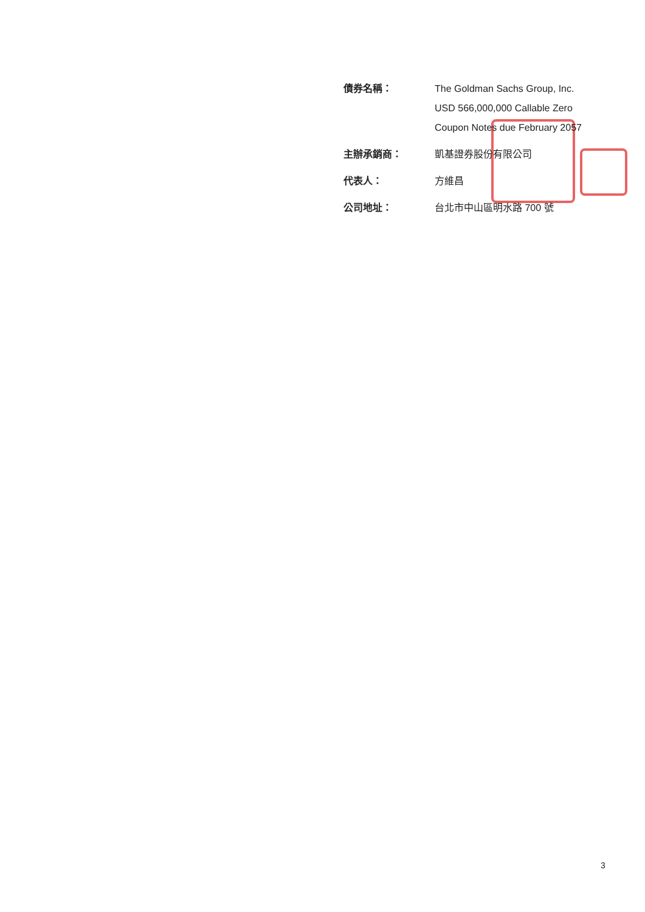債券名稱： The Goldman Sachs Group, Inc.
USD 566,000,000 Callable Zero
Coupon Notes due February 2057
主辦承銷商： 凱基證券股份有限公司
代表人： 方維昌
公司地址： 台北市中山區明水路 700 號
3